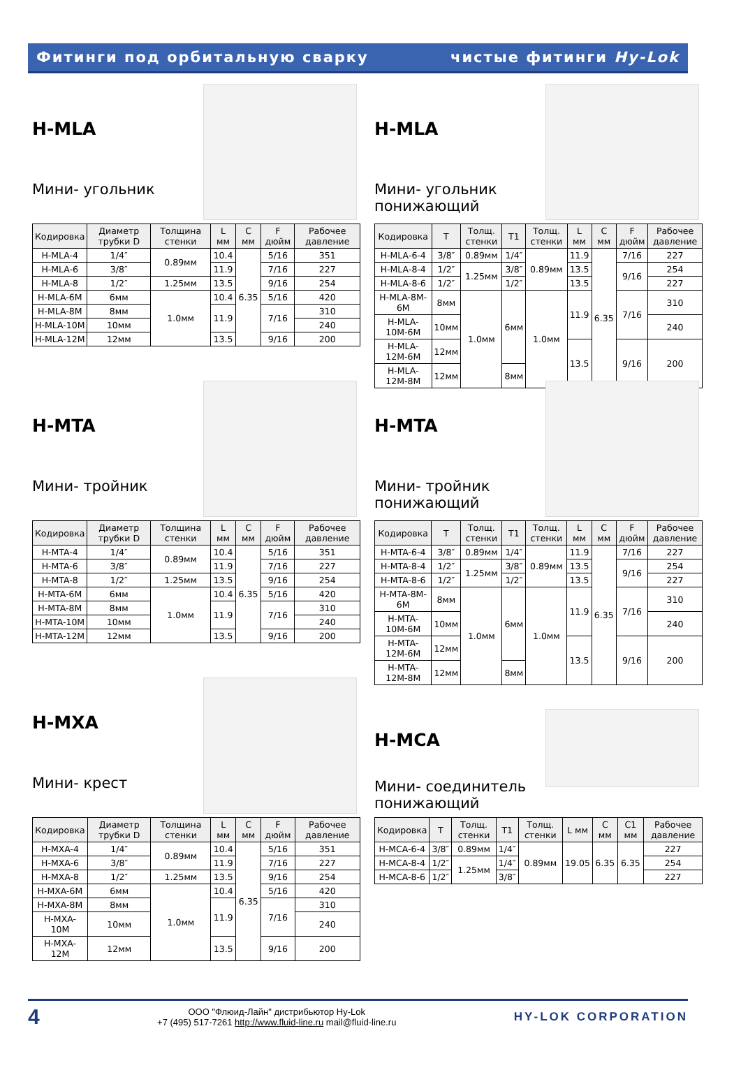Фитинги под орбитальную сварку чистые фитинги Hy-Lok
H-MLA
Мини- угольник
| Кодировка | Диаметр трубки D | Толщина стенки | L мм | C мм | F дюйм | Рабочее давление |
| --- | --- | --- | --- | --- | --- | --- |
| H-MLA-4 | 1/4″ | 0.89мм | 10.4 | 6.35 | 5/16 | 351 |
| H-MLA-6 | 3/8″ | | 11.9 | | 7/16 | 227 |
| H-MLA-8 | 1/2″ | 1.25мм | 13.5 | | 9/16 | 254 |
| H-MLA-6M | 6мм | 1.0мм | 10.4 | | 5/16 | 420 |
| H-MLA-8M | 8мм | | 11.9 | | 7/16 | 310 |
| H-MLA-10M | 10мм | | | | | 240 |
| H-MLA-12M | 12мм | | 13.5 | | 9/16 | 200 |
H-MLA
Мини- угольник понижающий
| Кодировка | T | Толщ. стенки | T1 | Толщ. стенки | L мм | C мм | F дюйм | Рабочее давление |
| --- | --- | --- | --- | --- | --- | --- | --- | --- |
| H-MLA-6-4 | 3/8″ | 0.89мм | 1/4″ | 0.89мм | 11.9 | 6.35 | 7/16 | 227 |
| H-MLA-8-4 | 1/2″ | 1.25мм | 3/8″ | | 13.5 | | 9/16 | 254 |
| H-MLA-8-6 | 1/2″ | | 1/2″ | | 13.5 | | | 227 |
| H-MLA-8M-6M | 8мм | 1.0мм | 6мм | 1.0мм | 11.9 | | 7/16 | 310 |
| H-MLA-10M-6M | 10мм | | | | | | | 240 |
| H-MLA-12M-6M | 12мм | | | | 13.5 | | 9/16 | 200 |
| H-MLA-12M-8M | 12мм | | 8мм | | | | | |
H-MTA
Мини- тройник
| Кодировка | Диаметр трубки D | Толщина стенки | L мм | C мм | F дюйм | Рабочее давление |
| --- | --- | --- | --- | --- | --- | --- |
| H-MTA-4 | 1/4″ | 0.89мм | 10.4 | 6.35 | 5/16 | 351 |
| H-MTA-6 | 3/8″ | | 11.9 | | 7/16 | 227 |
| H-MTA-8 | 1/2″ | 1.25мм | 13.5 | | 9/16 | 254 |
| H-MTA-6M | 6мм | 1.0мм | 10.4 | | 5/16 | 420 |
| H-MTA-8M | 8мм | | 11.9 | | 7/16 | 310 |
| H-MTA-10M | 10мм | | | | | 240 |
| H-MTA-12M | 12мм | | 13.5 | | 9/16 | 200 |
H-MTA
Мини- тройник понижающий
| Кодировка | T | Толщ. стенки | T1 | Толщ. стенки | L мм | C мм | F дюйм | Рабочее давление |
| --- | --- | --- | --- | --- | --- | --- | --- | --- |
| H-MTA-6-4 | 3/8″ | 0.89мм | 1/4″ | 0.89мм | 11.9 | 6.35 | 7/16 | 227 |
| H-MTA-8-4 | 1/2″ | 1.25мм | 3/8″ | | 13.5 | | 9/16 | 254 |
| H-MTA-8-6 | 1/2″ | | 1/2″ | | 13.5 | | | 227 |
| H-MTA-8M-6M | 8мм | 1.0мм | 6мм | 1.0мм | 11.9 | | 7/16 | 310 |
| H-MTA-10M-6M | 10мм | | | | | | | 240 |
| H-MTA-12M-6M | 12мм | | | | 13.5 | | 9/16 | 200 |
| H-MTA-12M-8M | 12мм | | 8мм | | | | | |
H-MXA
Мини- крест
| Кодировка | Диаметр трубки D | Толщина стенки | L мм | C мм | F дюйм | Рабочее давление |
| --- | --- | --- | --- | --- | --- | --- |
| H-MXA-4 | 1/4″ | 0.89мм | 10.4 | 6.35 | 5/16 | 351 |
| H-MXA-6 | 3/8″ | | 11.9 | | 7/16 | 227 |
| H-MXA-8 | 1/2″ | 1.25мм | 13.5 | | 9/16 | 254 |
| H-MXA-6M | 6мм | 1.0мм | 10.4 | | 5/16 | 420 |
| H-MXA-8M | 8мм | | 11.9 | | 7/16 | 310 |
| H-MXA-10M | 10мм | | | | | 240 |
| H-MXA-12M | 12мм | | 13.5 | | 9/16 | 200 |
H-MCA
Мини- соединитель понижающий
| Кодировка | T | Толщ. стенки | T1 | Толщ. стенки | L мм | C мм | C1 мм | Рабочее давление |
| --- | --- | --- | --- | --- | --- | --- | --- | --- |
| H-MCA-6-4 | 3/8″ | 0.89мм | 1/4″ | 0.89мм | 19.05 | 6.35 | 6.35 | 227 |
| H-MCA-8-4 | 1/2″ | 1.25мм | 1/4″ | | | | | 254 |
| H-MCA-8-6 | 1/2″ | | 3/8″ | | | | | 227 |
4 ООО "Флюид-Лайн" дистрибьютор Hy-Lok
+7 (495) 517-7261 http://www.fluid-line.ru mail@fluid-line.ru HY-LOK CORPORATION